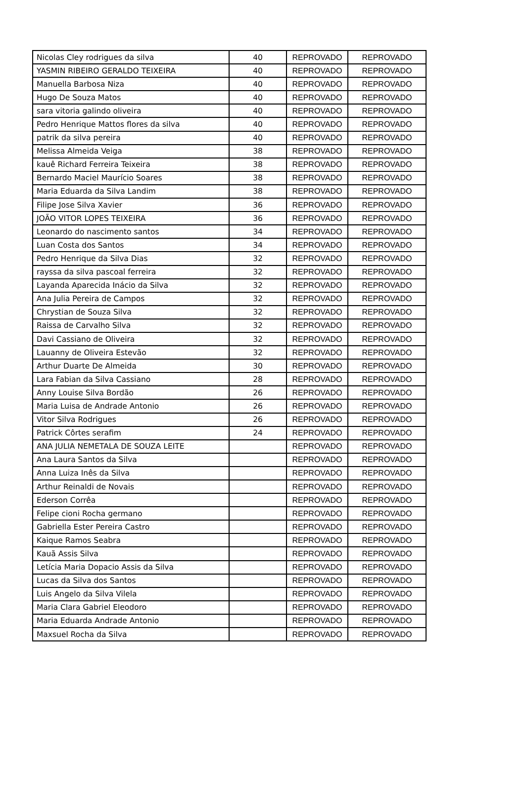| Nicolas Cley rodrigues da silva | 40 | REPROVADO | REPROVADO |
| YASMIN RIBEIRO GERALDO TEIXEIRA | 40 | REPROVADO | REPROVADO |
| Manuella Barbosa Niza | 40 | REPROVADO | REPROVADO |
| Hugo De Souza Matos | 40 | REPROVADO | REPROVADO |
| sara vitoria galindo oliveira | 40 | REPROVADO | REPROVADO |
| Pedro Henrique Mattos flores da silva | 40 | REPROVADO | REPROVADO |
| patrik da silva pereira | 40 | REPROVADO | REPROVADO |
| Melissa Almeida Veiga | 38 | REPROVADO | REPROVADO |
| kauê Richard Ferreira Teixeira | 38 | REPROVADO | REPROVADO |
| Bernardo Maciel Maurício Soares | 38 | REPROVADO | REPROVADO |
| Maria Eduarda da Silva Landim | 38 | REPROVADO | REPROVADO |
| Filipe Jose Silva Xavier | 36 | REPROVADO | REPROVADO |
| JOÃO VITOR LOPES TEIXEIRA | 36 | REPROVADO | REPROVADO |
| Leonardo do nascimento santos | 34 | REPROVADO | REPROVADO |
| Luan Costa dos Santos | 34 | REPROVADO | REPROVADO |
| Pedro Henrique da Silva Dias | 32 | REPROVADO | REPROVADO |
| rayssa da silva pascoal ferreira | 32 | REPROVADO | REPROVADO |
| Layanda Aparecida Inácio da Silva | 32 | REPROVADO | REPROVADO |
| Ana Julia Pereira de Campos | 32 | REPROVADO | REPROVADO |
| Chrystian de Souza Silva | 32 | REPROVADO | REPROVADO |
| Raissa de Carvalho Silva | 32 | REPROVADO | REPROVADO |
| Davi Cassiano de Oliveira | 32 | REPROVADO | REPROVADO |
| Lauanny de Oliveira Estevão | 32 | REPROVADO | REPROVADO |
| Arthur Duarte De Almeida | 30 | REPROVADO | REPROVADO |
| Lara Fabian da Silva Cassiano | 28 | REPROVADO | REPROVADO |
| Anny Louise Silva Bordão | 26 | REPROVADO | REPROVADO |
| Maria Luisa de Andrade Antonio | 26 | REPROVADO | REPROVADO |
| Vitor Silva Rodrigues | 26 | REPROVADO | REPROVADO |
| Patrick Côrtes serafim | 24 | REPROVADO | REPROVADO |
| ANA JULIA NEMETALA DE SOUZA LEITE | | REPROVADO | REPROVADO |
| Ana Laura Santos da Silva | | REPROVADO | REPROVADO |
| Anna Luiza Inês da Silva | | REPROVADO | REPROVADO |
| Arthur Reinaldi de Novais | | REPROVADO | REPROVADO |
| Ederson Corrêa | | REPROVADO | REPROVADO |
| Felipe cioni Rocha germano | | REPROVADO | REPROVADO |
| Gabriella Ester Pereira Castro | | REPROVADO | REPROVADO |
| Kaique Ramos Seabra | | REPROVADO | REPROVADO |
| Kauã Assis Silva | | REPROVADO | REPROVADO |
| Letícia Maria Dopacio Assis da Silva | | REPROVADO | REPROVADO |
| Lucas da Silva dos Santos | | REPROVADO | REPROVADO |
| Luis Angelo da Silva Vilela | | REPROVADO | REPROVADO |
| Maria Clara Gabriel Eleodoro | | REPROVADO | REPROVADO |
| Maria Eduarda Andrade Antonio | | REPROVADO | REPROVADO |
| Maxsuel Rocha da Silva | | REPROVADO | REPROVADO |